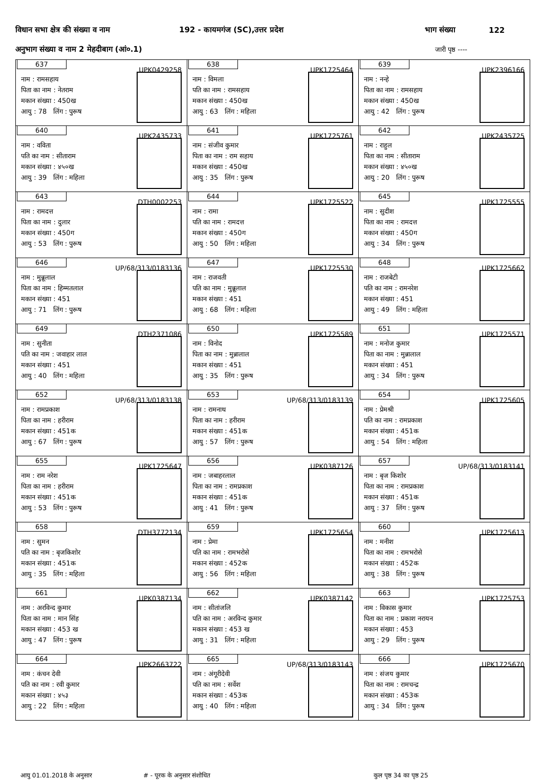विधान सभा क्षेत्र की संख्या व नाम 192 - कायमगंज (SC),उत्तर प्रदेश भाग संख्या 122
अनुभाग संख्या व नाम 2 मेहदीबाग (आं०.1) जारी पृष्ठ ----
| 637 UPK0429258 नाम : रामसहाय पिता का नाम : नेतराम मकान संख्या : 450ख आयु : 78 लिंग : पुरूष | 638 UPK1725464 नाम : विमला पति का नाम : रामसहाय मकान संख्या : 450ख आयु : 63 लिंग : महिला | 639 UPK2396166 नाम : नन्हे पिता का नाम : रामसहाय मकान संख्या : 450ख आयु : 42 लिंग : पुरूष |
| 640 UPK2435733 नाम : वविता पति का नाम : सीताराम मकान संख्या : ४५०ख आयु : 39 लिंग : महिला | 641 UPK1725761 नाम : संजीव कुमार पिता का नाम : राम सहाय मकान संख्या : 450ख आयु : 35 लिंग : पुरूष | 642 UPK2435725 नाम : राहुल पिता का नाम : सीताराम मकान संख्या : ४५०ख आयु : 20 लिंग : पुरूष |
| 643 DTH0002253 नाम : रामदत्त पिता का नाम : दुलार मकान संख्या : 450ग आयु : 53 लिंग : पुरूष | 644 UPK1725522 नाम : रामा पति का नाम : रामदत्त मकान संख्या : 450ग आयु : 50 लिंग : महिला | 645 UPK1725555 नाम : सुदीश पिता का नाम : रामदत्त मकान संख्या : 450ग आयु : 34 लिंग : पुरूष |
| 646 UP/68/313/0183136 नाम : मुन्नूलाल पिता का नाम : हिम्मतलाल मकान संख्या : 451 आयु : 71 लिंग : पुरूष | 647 UPK1725530 नाम : राजवती पति का नाम : मुन्नूलाल मकान संख्या : 451 आयु : 68 लिंग : महिला | 648 UPK1725662 नाम : राजबेटी पति का नाम : रामनरेश मकान संख्या : 451 आयु : 49 लिंग : महिला |
| 649 DTH2371086 नाम : सुनीता पति का नाम : जवाहार लाल मकान संख्या : 451 आयु : 40 लिंग : महिला | 650 UPK1725589 नाम : विनोद पिता का नाम : मुन्नालाल मकान संख्या : 451 आयु : 35 लिंग : पुरूष | 651 UPK1725571 नाम : मनोज कुमार पिता का नाम : मुन्नालाल मकान संख्या : 451 आयु : 34 लिंग : पुरूष |
| 652 UP/68/313/0183138 नाम : रामप्रकाश पिता का नाम : हरीराम मकान संख्या : 451क आयु : 67 लिंग : पुरूष | 653 UP/68/313/0183139 नाम : रामनाथ पिता का नाम : हरीराम मकान संख्या : 451क आयु : 57 लिंग : पुरूष | 654 UPK1725605 नाम : प्रेमश्री पति का नाम : रामप्रकाश मकान संख्या : 451क आयु : 54 लिंग : महिला |
| 655 UPK1725647 नाम : राम नरेश पिता का नाम : हरीराम मकान संख्या : 451क आयु : 53 लिंग : पुरूष | 656 UPK0387126 नाम : जबाहरलाल पिता का नाम : रामप्रकाश मकान संख्या : 451क आयु : 41 लिंग : पुरूष | 657 UP/68/313/0183141 नाम : बृज किशोर पिता का नाम : रामप्रकाश मकान संख्या : 451क आयु : 37 लिंग : पुरूष |
| 658 DTH3772134 नाम : सुमन पति का नाम : बृजकिशोर मकान संख्या : 451क आयु : 35 लिंग : महिला | 659 UPK1725654 नाम : प्रेमा पति का नाम : रामभरोसे मकान संख्या : 452क आयु : 56 लिंग : महिला | 660 UPK1725613 नाम : मनीश पिता का नाम : रामभरोसे मकान संख्या : 452क आयु : 38 लिंग : पुरूष |
| 661 UPK0387134 नाम : अरविन्द कुमार पिता का नाम : मान सिंह मकान संख्या : 453 ख आयु : 47 लिंग : पुरूष | 662 UPK0387142 नाम : सीतांजलि पति का नाम : अरविन्द कुमार मकान संख्या : 453 ख आयु : 31 लिंग : महिला | 663 UPK1725753 नाम : विकास कुमार पिता का नाम : प्रकाश नरायन मकान संख्या : 453 आयु : 29 लिंग : पुरूष |
| 664 UPK2663722 नाम : कंचन देवी पति का नाम : रवी कुमार मकान संख्या : ४५३ आयु : 22 लिंग : महिला | 665 UP/68/313/0183143 नाम : अंगूरीदेवी पति का नाम : सर्वेश मकान संख्या : 453क आयु : 40 लिंग : महिला | 666 UPK1725670 नाम : संजय कुमार पिता का नाम : रामचन्द्र मकान संख्या : 453क आयु : 34 लिंग : पुरूष |
आयु 01.01.2018 के अनुसार # - पूरक के अनुसार संशोधित कुल पृष्ठ 34 का पृष्ठ 25